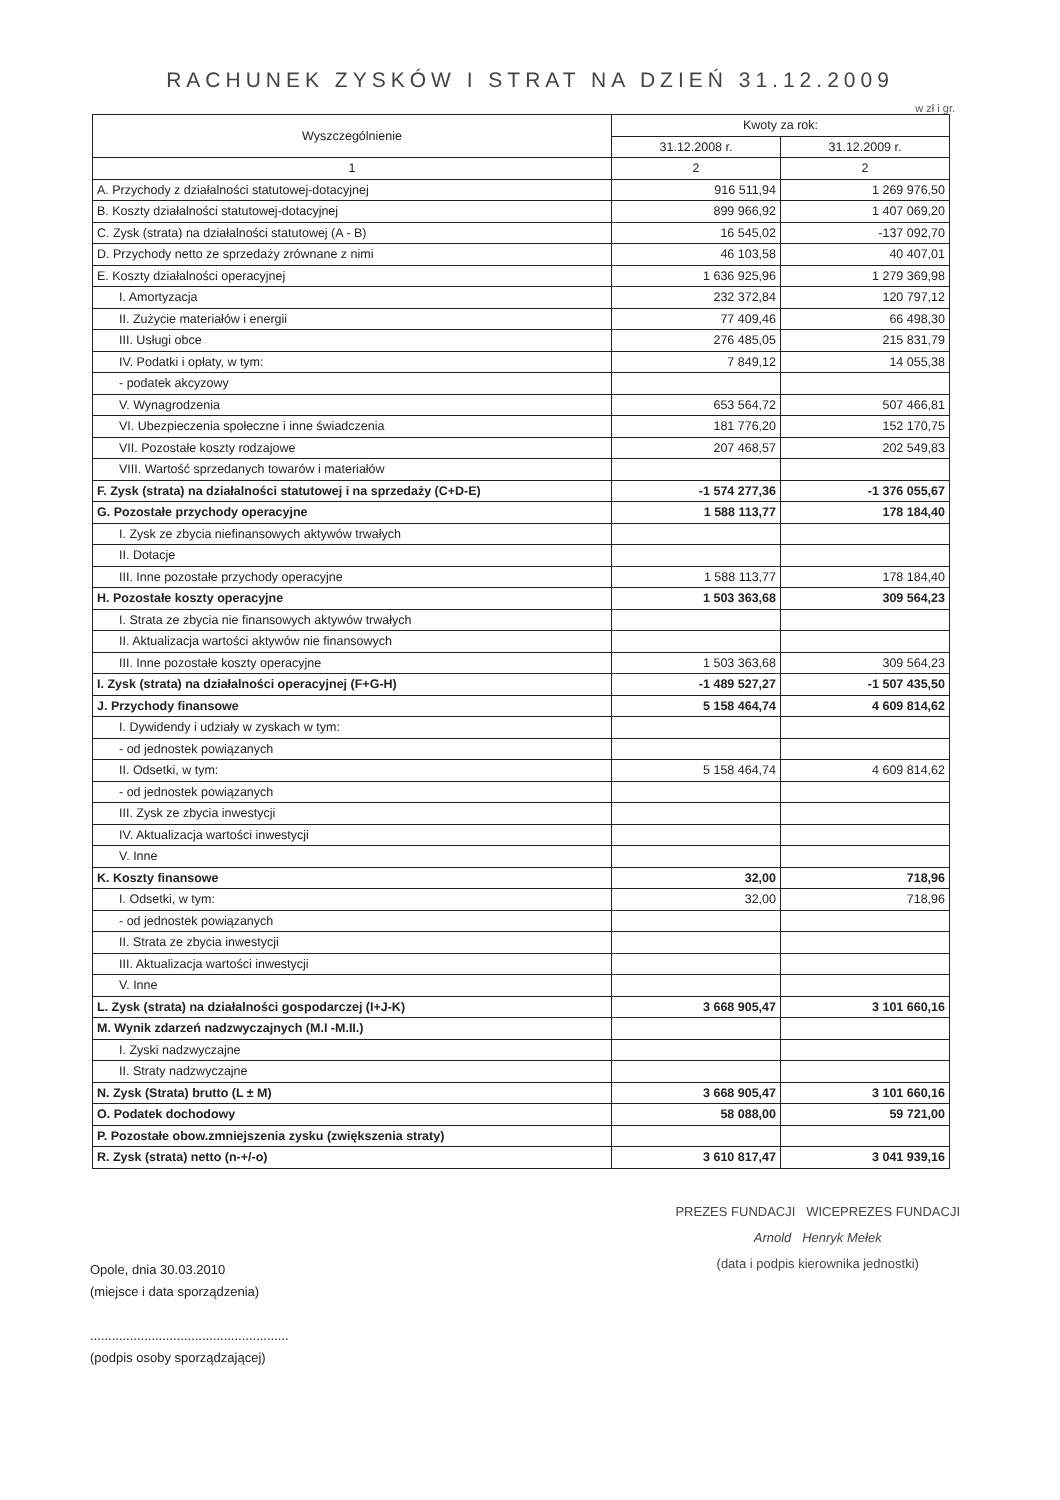RACHUNEK ZYSKÓW I STRAT NA DZIEŃ 31.12.2009
w zł i gr.
| Wyszczególnienie | Kwoty za rok: | |
| --- | --- | --- |
| | 31.12.2008 r. | 31.12.2009 r. |
| 1 | 2 | 2 |
| A. Przychody z działalności statutowej-dotacyjnej | 916 511,94 | 1 269 976,50 |
| B. Koszty działalności statutowej-dotacyjnej | 899 966,92 | 1 407 069,20 |
| C. Zysk (strata) na działalności statutowej (A - B) | 16 545,02 | -137 092,70 |
| D. Przychody netto ze sprzedaży zrównane z nimi | 46 103,58 | 40 407,01 |
| E. Koszty działalności operacyjnej | 1 636 925,96 | 1 279 369,98 |
| I. Amortyzacja | 232 372,84 | 120 797,12 |
| II. Zużycie materiałów i energii | 77 409,46 | 66 498,30 |
| III. Usługi obce | 276 485,05 | 215 831,79 |
| IV. Podatki i opłaty, w tym: | 7 849,12 | 14 055,38 |
| - podatek akcyzowy | | |
| V. Wynagrodzenia | 653 564,72 | 507 466,81 |
| VI. Ubezpieczenia społeczne i inne świadczenia | 181 776,20 | 152 170,75 |
| VII. Pozostałe koszty rodzajowe | 207 468,57 | 202 549,83 |
| VIII. Wartość sprzedanych towarów i materiałów | | |
| F. Zysk (strata) na działalności statutowej i na sprzedaży (C+D-E) | -1 574 277,36 | -1 376 055,67 |
| G. Pozostałe przychody operacyjne | 1 588 113,77 | 178 184,40 |
| I. Zysk ze zbycia niefinansowych aktywów trwałych | | |
| II. Dotacje | | |
| III. Inne pozostałe przychody operacyjne | 1 588 113,77 | 178 184,40 |
| H. Pozostałe koszty operacyjne | 1 503 363,68 | 309 564,23 |
| I. Strata ze zbycia nie finansowych aktywów trwałych | | |
| II. Aktualizacja wartości aktywów nie finansowych | | |
| III. Inne pozostałe koszty operacyjne | 1 503 363,68 | 309 564,23 |
| I. Zysk (strata) na działalności operacyjnej (F+G-H) | -1 489 527,27 | -1 507 435,50 |
| J. Przychody finansowe | 5 158 464,74 | 4 609 814,62 |
| I. Dywidendy i udziały w zyskach w tym: | | |
| - od jednostek powiązanych | | |
| II. Odsetki, w tym: | 5 158 464,74 | 4 609 814,62 |
| - od jednostek powiązanych | | |
| III. Zysk ze zbycia inwestycji | | |
| IV. Aktualizacja wartości inwestycji | | |
| V. Inne | | |
| K. Koszty finansowe | 32,00 | 718,96 |
| I. Odsetki, w tym: | 32,00 | 718,96 |
| - od jednostek powiązanych | | |
| II. Strata ze zbycia inwestycji | | |
| III. Aktualizacja wartości inwestycji | | |
| V. Inne | | |
| L. Zysk (strata) na działalności gospodarczej (I+J-K) | 3 668 905,47 | 3 101 660,16 |
| M. Wynik zdarzeń nadzwyczajnych (M.I -M.II.) | | |
| I. Zyski nadzwyczajne | | |
| II. Straty nadzwyczajne | | |
| N. Zysk (Strata) brutto (L ± M) | 3 668 905,47 | 3 101 660,16 |
| O. Podatek dochodowy | 58 088,00 | 59 721,00 |
| P. Pozostałe obow.zmniejszenia zysku (zwiększenia straty) | | |
| R. Zysk (strata) netto (n-+/-o) | 3 610 817,47 | 3 041 939,16 |
Opole, dnia 30.03.2010
(miejsce i data sporządzenia)
.......................................................
(podpis osoby sporządzającej)
PREZES FUNDACJI WICEPREZES FUNDACJI
Arnold Henryk Mełek
(data i podpis kierownika jednostki)